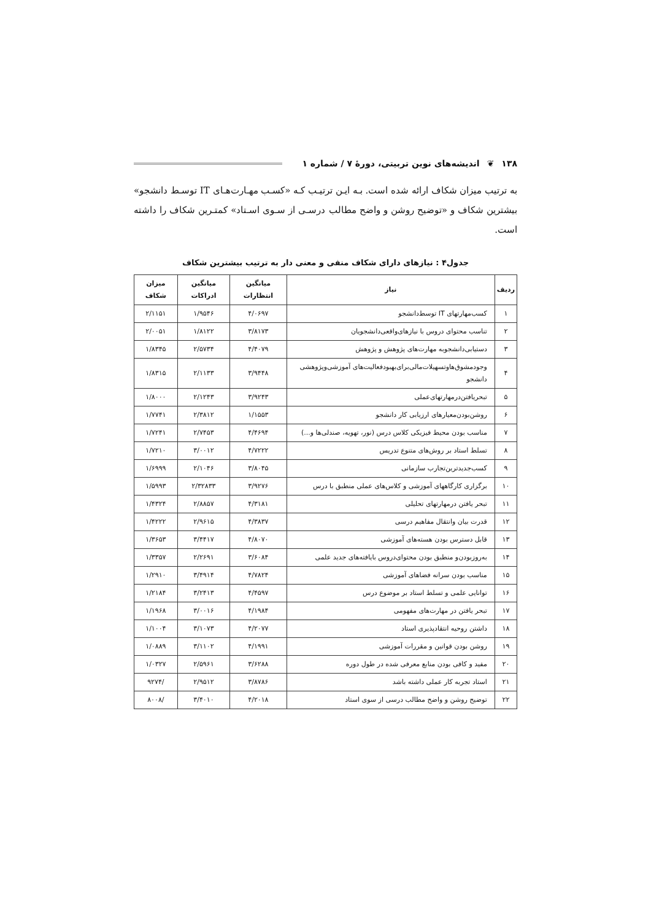۱۳۸ ❦ اندیشه‌های نوین تربیتی، دورهٔ ۷ / شماره ۱
به ترتیب میزان شکاف ارائه شده است. بـه ایـن ترتیـب کـه «کسـب مهـارت‌هـای IT توسـط دانشجو» بیشترین شکاف و «توضیح روشن و واضح مطالب درسـی از سـوی اسـتاد» کمتـرین شکاف را داشته است.
جدول۴ : نیازهای دارای شکاف منفی و معنی دار به ترتیب بیشترین شکاف
| ردیف | نیاز | میانگین انتظارات | میانگین ادراکات | میزان شکاف |
| --- | --- | --- | --- | --- |
| ۱ | کسب‌مهارتهای IT توسط‌دانشجو | ۴/۰۶۹۷ | ۱/۹۵۴۶ | ۲/۱۱۵۱ |
| ۲ | تناسب محتوای دروس با نیازهای‌واقعی‌دانشجویان | ۳/۸۱۷۳ | ۱/۸۱۲۲ | ۲/۰۰۵۱ |
| ۳ | دستیابی‌دانشجوبه مهارت‌های پژوهش و پژوهش | ۴/۴۰۷۹ | ۲/۵۷۳۴ | ۱/۸۳۴۵ |
| ۴ | وجودمشوق‌هاوتسهیلات‌مالی‌برای‌بهبودفعالیت‌های آموزشی‌وپژوهشی دانشجو | ۳/۹۴۴۸ | ۲/۱۱۳۳ | ۱/۸۳۱۵ |
| ۵ | تبحریافتن‌درمهارتهای‌عملی | ۳/۹۲۴۳ | ۲/۱۲۴۳ | ۱/۸۰۰۰ |
| ۶ | روشن‌بودن‌معیارهای ارزیابی کار دانشجو | ۱/۱۵۵۳ | ۲/۳۸۱۲ | ۱/۷۷۴۱ |
| ۷ | مناسب بودن محیط فیزیکی کلاس درس (نور، تهویه، صندلی‌ها و...) | ۴/۴۶۹۴ | ۲/۷۴۵۳ | ۱/۷۲۴۱ |
| ۸ | تسلط استاد بر روش‌های متنوع تدریس | ۴/۷۲۲۲ | ۳/۰۰۱۲ | ۱/۷۲۱۰ |
| ۹ | کسب‌جدیدترین‌تجارب سازمانی | ۳/۸۰۴۵ | ۲/۱۰۴۶ | ۱/۶۹۹۹ |
| ۱۰ | برگزاری کارگاههای آموزشی و کلاس‌های عملی منطبق با درس | ۳/۹۲۷۶ | ۲/۳۲۸۳۳ | ۱/۵۹۹۳ |
| ۱۱ | تبحر یافتن درمهارتهای تحلیلی | ۴/۳۱۸۱ | ۲/۸۸۵۷ | ۱/۴۳۲۴ |
| ۱۲ | قدرت بیان وانتقال مفاهیم درسی | ۴/۳۸۳۷ | ۲/۹۶۱۵ | ۱/۴۲۲۲ |
| ۱۳ | قابل دسترس بودن هسته‌های آموزشی | ۴/۸۰۷۰ | ۳/۴۴۱۷ | ۱/۳۶۵۳ |
| ۱۴ | به‌روزبودن‌و منطبق بودن محتوای‌دروس بایافته‌های جدید علمی | ۳/۶۰۸۴ | ۲/۲۶۹۱ | ۱/۳۳۵۷ |
| ۱۵ | مناسب بودن سرانه فضاهای آموزشی | ۴/۷۸۲۴ | ۳/۴۹۱۴ | ۱/۲۹۱۰ |
| ۱۶ | توانایی علمی و تسلط استاد بر موضوع درس | ۴/۴۵۹۷ | ۳/۲۴۱۳ | ۱/۲۱۸۴ |
| ۱۷ | تبحر یافتن در مهارت‌های مفهومی | ۴/۱۹۸۴ | ۳/۰۰۱۶ | ۱/۱۹۶۸ |
| ۱۸ | داشتن روحیه انتقادپذیری استاد | ۴/۲۰۷۷ | ۳/۱۰۷۳ | ۱/۱۰۰۴ |
| ۱۹ | روشن بودن قوانین و مقررات آموزشی | ۴/۱۹۹۱ | ۳/۱۱۰۲ | ۱/۰۸۸۹ |
| ۲۰ | مفید و کافی بودن منابع معرفی شده در طول دوره | ۳/۶۲۸۸ | ۲/۵۹۶۱ | ۱/۰۳۲۷ |
| ۲۱ | استاد تجربه کار عملی داشته باشد | ۳/۸۷۸۶ | ۲/۹۵۱۲ | /۹۲۷۴ |
| ۲۲ | توضیح روشن و واضح مطالب درسی از سوی استاد | ۴/۲۰۱۸ | ۳/۴۰۱۰ | /۸۰۰۸ |